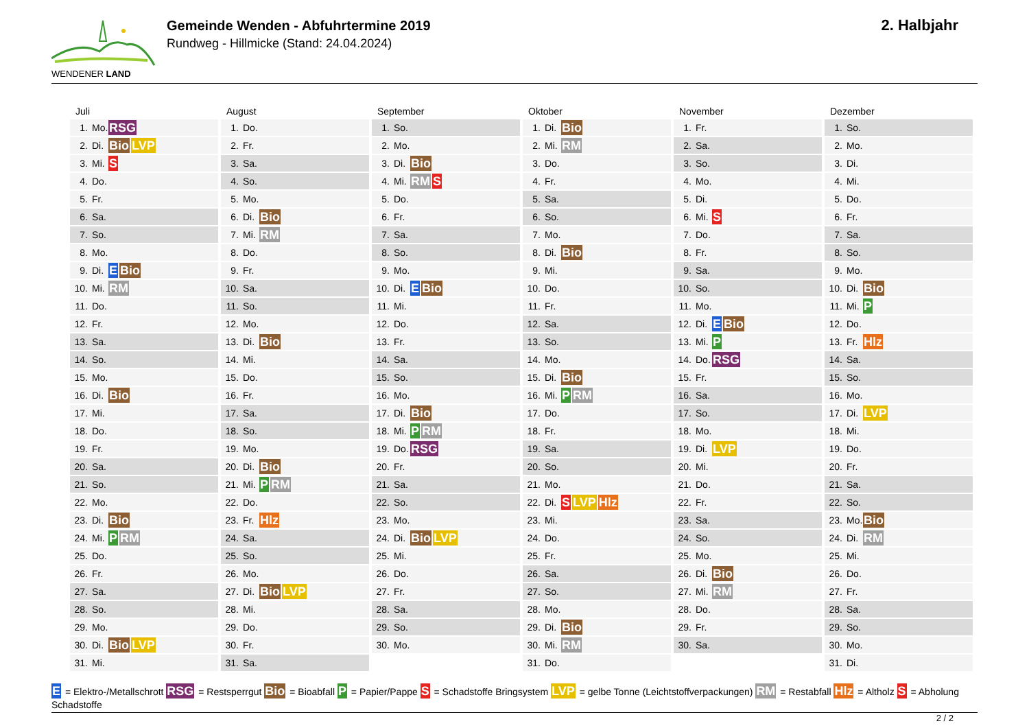WENDENER LAND
Gemeinde Wenden - Abfuhrtermine 2019
Rundweg - Hillmicke (Stand: 24.04.2024)
2. Halbjahr
Juli
| 1. | Mo. | RSG |
| 2. | Di. | Bio LVP |
| 3. | Mi. | S |
| 4. | Do. | |
| 5. | Fr. | |
| 6. | Sa. | |
| 7. | So. | |
| 8. | Mo. | |
| 9. | Di. | E Bio |
| 10. | Mi. | RM |
| 11. | Do. | |
| 12. | Fr. | |
| 13. | Sa. | |
| 14. | So. | |
| 15. | Mo. | |
| 16. | Di. | Bio |
| 17. | Mi. | |
| 18. | Do. | |
| 19. | Fr. | |
| 20. | Sa. | |
| 21. | So. | |
| 22. | Mo. | |
| 23. | Di. | Bio |
| 24. | Mi. | P RM |
| 25. | Do. | |
| 26. | Fr. | |
| 27. | Sa. | |
| 28. | So. | |
| 29. | Mo. | |
| 30. | Di. | Bio LVP |
| 31. | Mi. | |
August
| 1. | Do. | |
| 2. | Fr. | |
| 3. | Sa. | |
| 4. | So. | |
| 5. | Mo. | |
| 6. | Di. | Bio |
| 7. | Mi. | RM |
| 8. | Do. | |
| 9. | Fr. | |
| 10. | Sa. | |
| 11. | So. | |
| 12. | Mo. | |
| 13. | Di. | Bio |
| 14. | Mi. | |
| 15. | Do. | |
| 16. | Fr. | |
| 17. | Sa. | |
| 18. | So. | |
| 19. | Mo. | |
| 20. | Di. | Bio |
| 21. | Mi. | P RM |
| 22. | Do. | |
| 23. | Fr. | Hlz |
| 24. | Sa. | |
| 25. | So. | |
| 26. | Mo. | |
| 27. | Di. | Bio LVP |
| 28. | Mi. | |
| 29. | Do. | |
| 30. | Fr. | |
| 31. | Sa. | |
September
| 1. | So. | |
| 2. | Mo. | |
| 3. | Di. | Bio |
| 4. | Mi. | RM S |
| 5. | Do. | |
| 6. | Fr. | |
| 7. | Sa. | |
| 8. | So. | |
| 9. | Mo. | |
| 10. | Di. | E Bio |
| 11. | Mi. | |
| 12. | Do. | |
| 13. | Fr. | |
| 14. | Sa. | |
| 15. | So. | |
| 16. | Mo. | |
| 17. | Di. | Bio |
| 18. | Mi. | P RM |
| 19. | Do. | RSG |
| 20. | Fr. | |
| 21. | Sa. | |
| 22. | So. | |
| 23. | Mo. | |
| 24. | Di. | Bio LVP |
| 25. | Mi. | |
| 26. | Do. | |
| 27. | Fr. | |
| 28. | Sa. | |
| 29. | So. | |
| 30. | Mo. | |
Oktober
| 1. | Di. | Bio |
| 2. | Mi. | RM |
| 3. | Do. | |
| 4. | Fr. | |
| 5. | Sa. | |
| 6. | So. | |
| 7. | Mo. | |
| 8. | Di. | Bio |
| 9. | Mi. | |
| 10. | Do. | |
| 11. | Fr. | |
| 12. | Sa. | |
| 13. | So. | |
| 14. | Mo. | |
| 15. | Di. | Bio |
| 16. | Mi. | P RM |
| 17. | Do. | |
| 18. | Fr. | |
| 19. | Sa. | |
| 20. | So. | |
| 21. | Mo. | |
| 22. | Di. | S LVP Hlz |
| 23. | Mi. | |
| 24. | Do. | |
| 25. | Fr. | |
| 26. | Sa. | |
| 27. | So. | |
| 28. | Mo. | |
| 29. | Di. | Bio |
| 30. | Mi. | RM |
| 31. | Do. | |
November
| 1. | Fr. | |
| 2. | Sa. | |
| 3. | So. | |
| 4. | Mo. | |
| 5. | Di. | |
| 6. | Mi. | S |
| 7. | Do. | |
| 8. | Fr. | |
| 9. | Sa. | |
| 10. | So. | |
| 11. | Mo. | |
| 12. | Di. | E Bio |
| 13. | Mi. | P |
| 14. | Do. | RSG |
| 15. | Fr. | |
| 16. | Sa. | |
| 17. | So. | |
| 18. | Mo. | |
| 19. | Di. | LVP |
| 20. | Mi. | |
| 21. | Do. | |
| 22. | Fr. | |
| 23. | Sa. | |
| 24. | So. | |
| 25. | Mo. | |
| 26. | Di. | Bio |
| 27. | Mi. | RM |
| 28. | Do. | |
| 29. | Fr. | |
| 30. | Sa. | |
Dezember
| 1. | So. | |
| 2. | Mo. | |
| 3. | Di. | |
| 4. | Mi. | |
| 5. | Do. | |
| 6. | Fr. | |
| 7. | Sa. | |
| 8. | So. | |
| 9. | Mo. | |
| 10. | Di. | Bio |
| 11. | Mi. | P |
| 12. | Do. | |
| 13. | Fr. | Hlz |
| 14. | Sa. | |
| 15. | So. | |
| 16. | Mo. | |
| 17. | Di. | LVP |
| 18. | Mi. | |
| 19. | Do. | |
| 20. | Fr. | |
| 21. | Sa. | |
| 22. | So. | |
| 23. | Mo. | Bio |
| 24. | Di. | RM |
| 25. | Mi. | |
| 26. | Do. | |
| 27. | Fr. | |
| 28. | Sa. | |
| 29. | So. | |
| 30. | Mo. | |
| 31. | Di. | |
E = Elektro-/Metallschrott RSG = Restsperrgut Bio = Bioabfall P = Papier/Pappe S = Schadstoffe Bringsystem LVP = gelbe Tonne (Leichtstoffverpackungen) RM = Restabfall Hlz = Altholz S = Abholung Schadstoffe
2 / 2